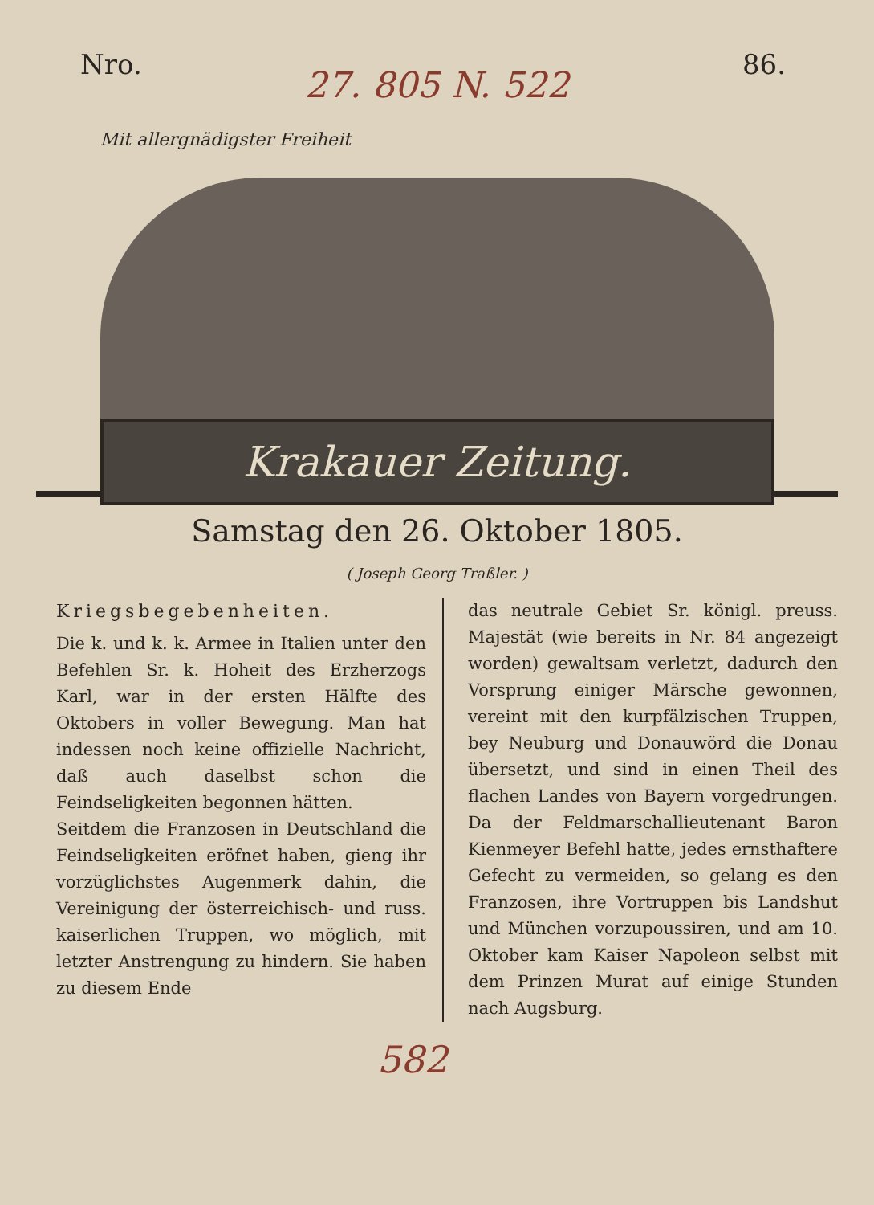Nro. 86.
27. 805 N. 522
Mit allergnädigster Freiheit
Krakauer Zeitung.
Samstag den 26. Oktober 1805.
( Joseph Georg Traßler. )
Kriegsbegebenheiten.
Die k. und k. k. Armee in Italien unter den Befehlen Sr. k. Hoheit des Erzherzogs Karl, war in der ersten Hälfte des Oktobers in voller Bewegung. Man hat indessen noch keine offizielle Nachricht, daß auch daselbst schon die Feindseligkeiten begonnen hätten.
Seitdem die Franzosen in Deutschland die Feindseligkeiten eröfnet haben, gieng ihr vorzüglichstes Augenmerk dahin, die Vereinigung der österreichisch- und russ. kaiserlichen Truppen, wo möglich, mit letzter Anstrengung zu hindern. Sie haben zu diesem Ende
das neutrale Gebiet Sr. königl. preuss. Majestät (wie bereits in Nr. 84 angezeigt worden) gewaltsam verletzt, dadurch den Vorsprung einiger Märsche gewonnen, vereint mit den kurpfälzischen Truppen, bey Neuburg und Donauwörd die Donau übersetzt, und sind in einen Theil des flachen Landes von Bayern vorgedrungen. Da der Feldmarschallieutenant Baron Kienmeyer Befehl hatte, jedes ernsthaftere Gefecht zu vermeiden, so gelang es den Franzosen, ihre Vortruppen bis Landshut und München vorzupoussiren, und am 10. Oktober kam Kaiser Napoleon selbst mit dem Prinzen Murat auf einige Stunden nach Augsburg.
582